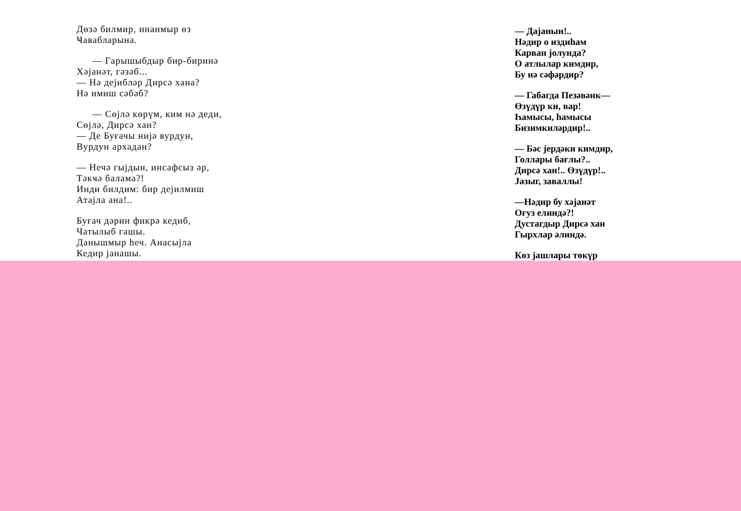Дөзә билмир, инанмыр өз
Ҹавабларына.
— Гарышыбдыр бир-биринә
Хәјанәт, гәзәб...
— Нә дејибләр Дирсә хана?
Нә имиш сәбәб?
— Сөјлә көрүм, ким нә деди,
Сөјлә, Дирсә хан?
— Де Буғачы нијә вурдун,
Вурдун архадан?
— Нечә гыјдын, инсафсыз әр,
Тәкҹә баламa?!
Инди билдим: бир дејилмиш
Атајла ана!..
Буғач дәрин фикрә кедиб,
Чатылыб гашы.
Данышмыр һеч. Анасыјла
Кедир јанашы.
— Дајанын!..
Нәдир о издиһам
Карван јолунда?
О атлылар кимдир,
Бу нә сәфәрдир?
— Габагда Пезәвәнк—
Өзүдүр ки, вар!
Һамысы, һамысы
Бизимкиләрдир!..
— Бәс јердәки кимдир,
Голлары бағлы?..
Дирсә хан!.. Өзүдүр!..
Јазыг, заваллы!
—Нәдир бу хәјанәт
Оғуз елиндә?!
Дустагдыр Дирсә хан
Гырхлар әлиндә.
Көз јашлары төкүр